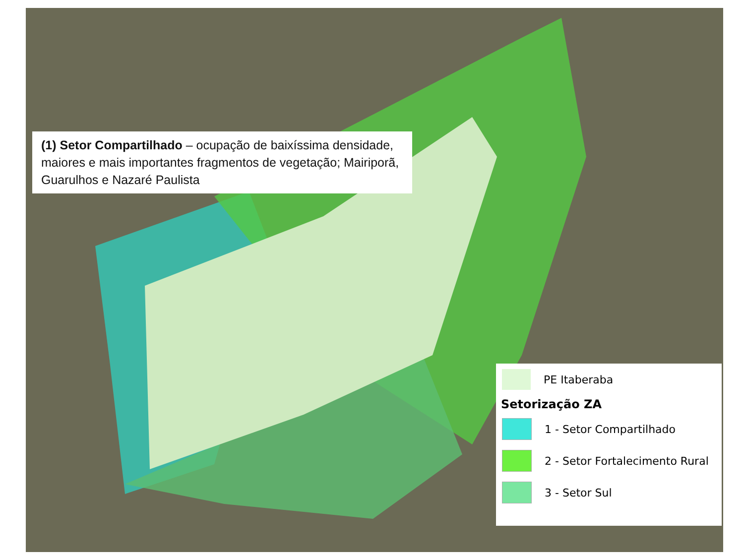(1) Setor Compartilhado – ocupação de baixíssima densidade, maiores e mais importantes fragmentos de vegetação; Mairiporã, Guarulhos e Nazaré Paulista
PE Itaberaba
Setorização ZA
1 - Setor Compartilhado
2 - Setor Fortalecimento Rural
3 - Setor Sul